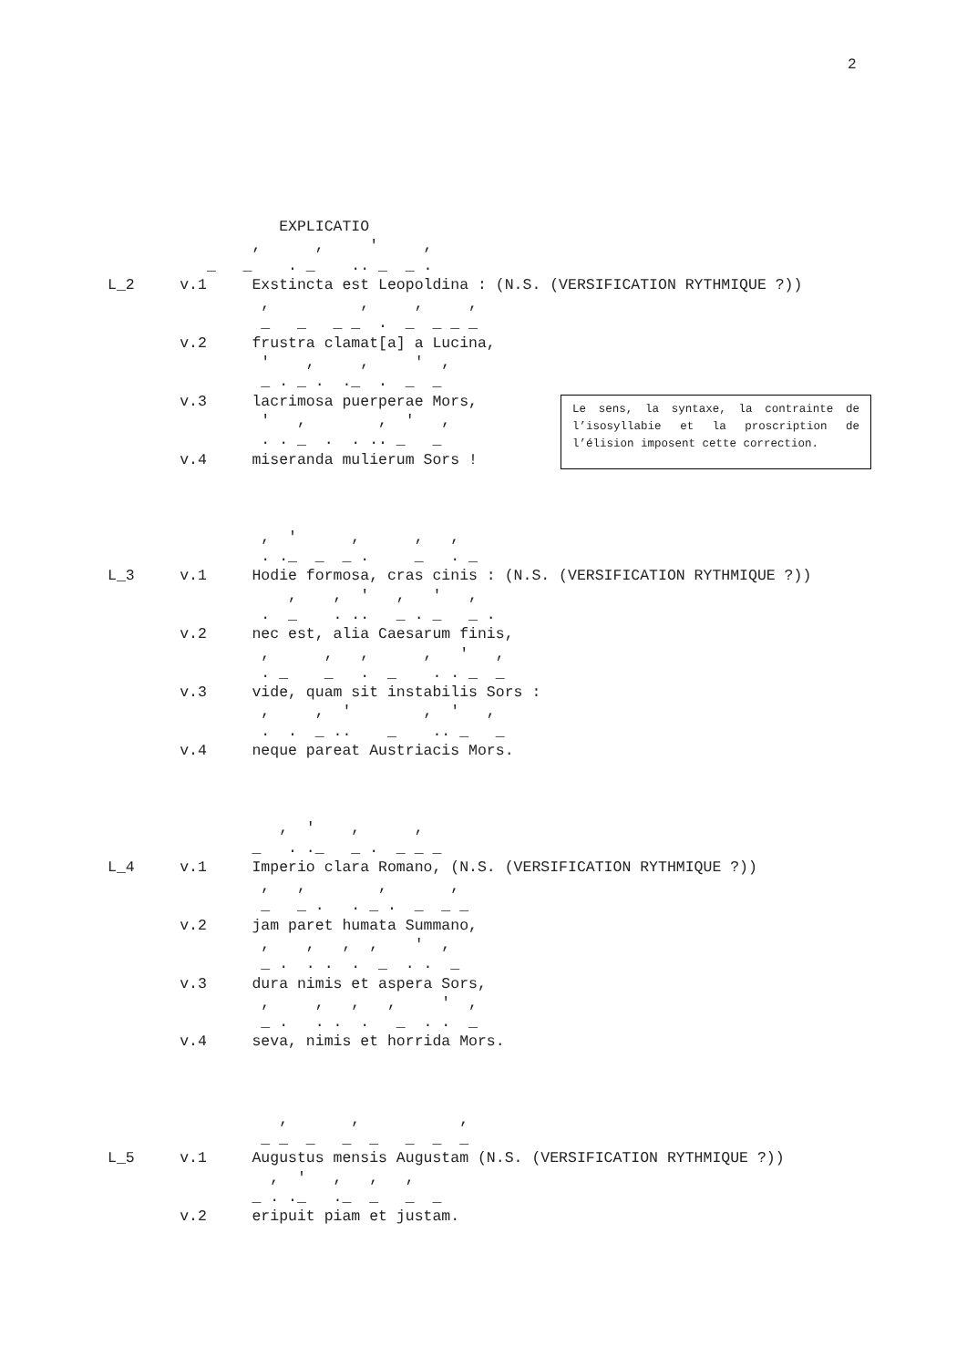2
                   EXPLICATIO
                ,      ,     '     ,
           _   _    . _    .. _  _ .
L_2     v.1     Exstincta est Leopoldina : (N.S. (VERSIFICATION RYTHMIQUE ?))
                 ,          ,     ,     ,
                 _   _   _ _  .  _  _ _ _
        v.2     frustra clamat[a] a Lucina,
                 '    ,     ,     '  ,
                 _ . _ .  ._  .  _  _
        v.3     lacrimosa puerperae Mors,
                 '   ,        ,  '   ,
                 . . _  .  . .. _   _
        v.4     miseranda mulierum Sors !



                 ,  '      ,      ,   ,
                 . ._  _  _ .     _   . _
L_3     v.1     Hodie formosa, cras cinis : (N.S. (VERSIFICATION RYTHMIQUE ?))
                    ,    ,  '   ,   '   ,
                 .  _    . ..   _ . _   _ .
        v.2     nec est, alia Caesarum finis,
                 ,      ,   ,      ,   '   ,
                 . _    _   .  _    . . _  _
        v.3     vide, quam sit instabilis Sors :
                 ,     ,  '        ,  '   ,
                 .  .  _ ..    _    .. _   _
        v.4     neque pareat Austriacis Mors.



                   ,  '    ,      ,
                _   . ._   _ .  _ _ _
L_4     v.1     Imperio clara Romano, (N.S. (VERSIFICATION RYTHMIQUE ?))
                 ,   ,        ,       ,
                 _   _ .   . _ .  _  _ _
        v.2     jam paret humata Summano,
                 ,    ,   ,  ,    '  ,
                 _ .  . .  .  _  . .  _
        v.3     dura nimis et aspera Sors,
                 ,     ,   ,   ,     '  ,
                 _ .   . .  .   _  . .  _
        v.4     seva, nimis et horrida Mors.



                   ,       ,           ,
                 _ _  _   _  _   _  _  _
L_5     v.1     Augustus mensis Augustam (N.S. (VERSIFICATION RYTHMIQUE ?))
                  ,  '   ,   ,   ,
                _ . ._   ._  _   _  _
        v.2     eripuit piam et justam.
Le sens, la syntaxe, la contrainte de l’isosyllabie et la proscription de l’élision imposent cette correction.